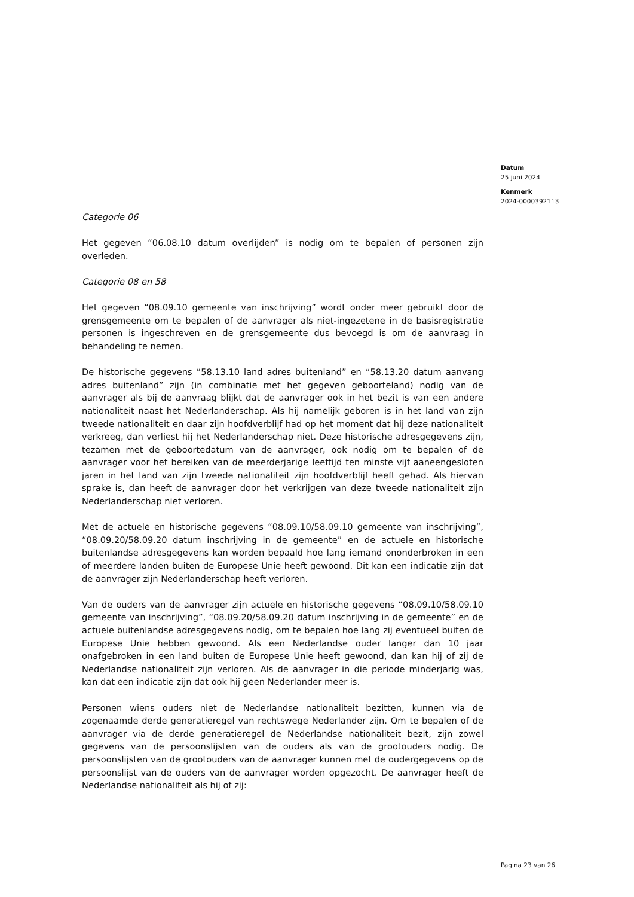Datum
25 juni 2024
Kenmerk
2024-0000392113
Categorie 06
Het gegeven “06.08.10 datum overlijden” is nodig om te bepalen of personen zijn overleden.
Categorie 08 en 58
Het gegeven “08.09.10 gemeente van inschrijving” wordt onder meer gebruikt door de grensgemeente om te bepalen of de aanvrager als niet-ingezetene in de basisregistratie personen is ingeschreven en de grensgemeente dus bevoegd is om de aanvraag in behandeling te nemen.
De historische gegevens “58.13.10 land adres buitenland” en “58.13.20 datum aanvang adres buitenland” zijn (in combinatie met het gegeven geboorteland) nodig van de aanvrager als bij de aanvraag blijkt dat de aanvrager ook in het bezit is van een andere nationaliteit naast het Nederlanderschap. Als hij namelijk geboren is in het land van zijn tweede nationaliteit en daar zijn hoofdverblijf had op het moment dat hij deze nationaliteit verkreeg, dan verliest hij het Nederlanderschap niet. Deze historische adresgegevens zijn, tezamen met de geboortedatum van de aanvrager, ook nodig om te bepalen of de aanvrager voor het bereiken van de meerderjarige leeftijd ten minste vijf aaneengesloten jaren in het land van zijn tweede nationaliteit zijn hoofdverblijf heeft gehad. Als hiervan sprake is, dan heeft de aanvrager door het verkrijgen van deze tweede nationaliteit zijn Nederlanderschap niet verloren.
Met de actuele en historische gegevens “08.09.10/58.09.10 gemeente van inschrijving”, “08.09.20/58.09.20 datum inschrijving in de gemeente” en de actuele en historische buitenlandse adresgegevens kan worden bepaald hoe lang iemand ononderbroken in een of meerdere landen buiten de Europese Unie heeft gewoond. Dit kan een indicatie zijn dat de aanvrager zijn Nederlanderschap heeft verloren.
Van de ouders van de aanvrager zijn actuele en historische gegevens “08.09.10/58.09.10 gemeente van inschrijving”, “08.09.20/58.09.20 datum inschrijving in de gemeente” en de actuele buitenlandse adresgegevens nodig, om te bepalen hoe lang zij eventueel buiten de Europese Unie hebben gewoond. Als een Nederlandse ouder langer dan 10 jaar onafgebroken in een land buiten de Europese Unie heeft gewoond, dan kan hij of zij de Nederlandse nationaliteit zijn verloren. Als de aanvrager in die periode minderjarig was, kan dat een indicatie zijn dat ook hij geen Nederlander meer is.
Personen wiens ouders niet de Nederlandse nationaliteit bezitten, kunnen via de zogenaamde derde generatieregel van rechtswege Nederlander zijn. Om te bepalen of de aanvrager via de derde generatieregel de Nederlandse nationaliteit bezit, zijn zowel gegevens van de persoonslijsten van de ouders als van de grootouders nodig. De persoonslijsten van de grootouders van de aanvrager kunnen met de oudergegevens op de persoonslijst van de ouders van de aanvrager worden opgezocht. De aanvrager heeft de Nederlandse nationaliteit als hij of zij:
Pagina 23 van 26